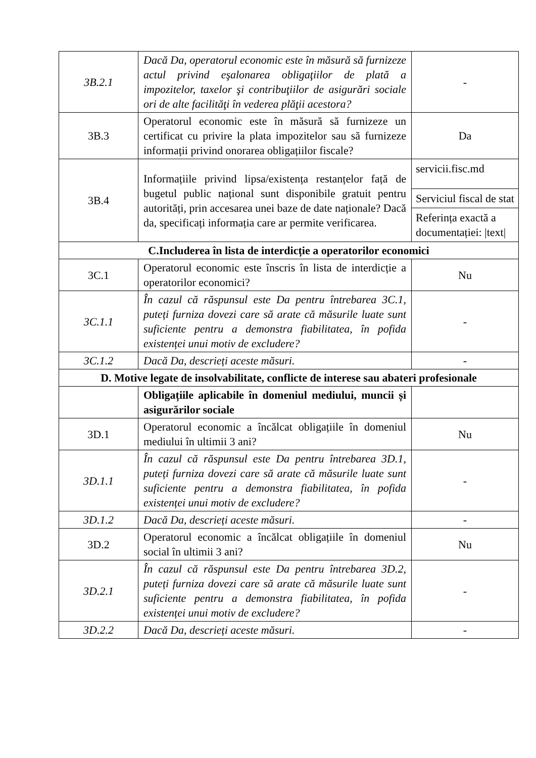| 3B.2.1 | Dacă Da, operatorul economic este în măsură să furnizeze actul privind eşalonarea obligaţiilor de plată a impozitelor, taxelor şi contribuţiilor de asigurări sociale ori de alte facilităţi în vederea plăţii acestora? | - |
| 3B.3 | Operatorul economic este în măsură să furnizeze un certificat cu privire la plata impozitelor sau să furnizeze informații privind onorarea obligațiilor fiscale? | Da |
| 3B.4 | Informațiile privind lipsa/existența restanțelor față de bugetul public național sunt disponibile gratuit pentru autorități, prin accesarea unei baze de date naționale? Dacă da, specificați informația care ar permite verificarea. | servicii.fisc.md Serviciul fiscal de stat Referința exactă a documentației: /text/ |
| C.Includerea în lista de interdicție a operatorilor economici | | |
| 3C.1 | Operatorul economic este înscris în lista de interdicție a operatorilor economici? | Nu |
| 3C.1.1 | În cazul că răspunsul este Da pentru întrebarea 3C.1, puteți furniza dovezi care să arate că măsurile luate sunt suficiente pentru a demonstra fiabilitatea, în pofida existenței unui motiv de excludere? | - |
| 3C.1.2 | Dacă Da, descrieți aceste măsuri. | - |
| D. Motive legate de insolvabilitate, conflicte de interese sau abateri profesionale | | |
| | Obligațiile aplicabile în domeniul mediului, muncii și asigurărilor sociale | |
| 3D.1 | Operatorul economic a încălcat obligațiile în domeniul mediului în ultimii 3 ani? | Nu |
| 3D.1.1 | În cazul că răspunsul este Da pentru întrebarea 3D.1, puteți furniza dovezi care să arate că măsurile luate sunt suficiente pentru a demonstra fiabilitatea, în pofida existenței unui motiv de excludere? | - |
| 3D.1.2 | Dacă Da, descrieți aceste măsuri. | - |
| 3D.2 | Operatorul economic a încălcat obligațiile în domeniul social în ultimii 3 ani? | Nu |
| 3D.2.1 | În cazul că răspunsul este Da pentru întrebarea 3D.2, puteți furniza dovezi care să arate că măsurile luate sunt suficiente pentru a demonstra fiabilitatea, în pofida existenței unui motiv de excludere? | - |
| 3D.2.2 | Dacă Da, descrieți aceste măsuri. | - |